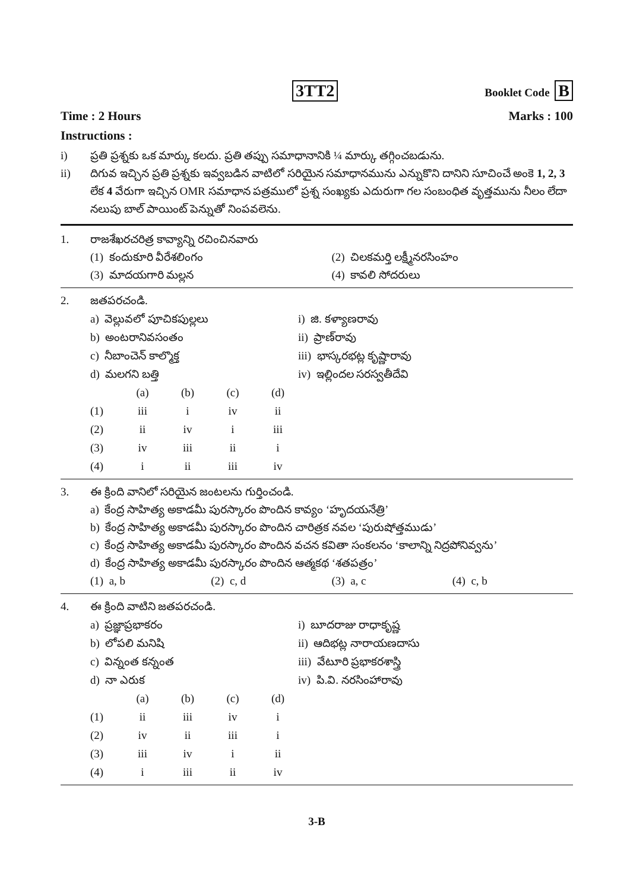3TT2
Booklet Code B
Time : 2 Hours Marks : 100
Instructions :
i) ప్రతి ప్రశ్నకు ఒక మార్కు కలదు. ప్రతి తప్పు సమాధానానికి ¼ మార్కు తగ్గించబడును.
ii) దిగువ ఇచ్చిన ప్రతి ప్రశ్నకు ఇవ్వబడిన వాటిలో సరియైన సమాధానమును ఎన్నుకొని దానిని సూచించే అంకె 1, 2, 3 లేక 4 వేరుగా ఇచ్చిన OMR సమాధాన పత్రములో ప్రశ్న సంఖ్యకు ఎదురుగా గల సంబంధిత వృత్తమును నీలం లేదా నలుపు బాల్ పాయింట్ పెన్నుతో నింపవలెను.
1. రాజశేఖరచరిత్ర కావ్యాన్ని రచించినవారు
(1) కందుకూరి వీరేశలింగం (2) చిలకమర్తి లక్ష్మీనరసింహం
(3) మాదయగారి మల్లన (4) కావలి సోదరులు
2. జతపరచండి.
a) వెల్లువలో పూచికపుల్లలు
i) జి. కళ్యాణరావు
b) అంటరానివసంతం
ii) ప్రాణ్‌రావు
c) నీబాంచెన్ కాల్మొక్త
iii) భాస్కరభట్ల కృష్ణారావు
d) మలగని బత్తి
iv) ఇల్లిందల సరస్వతీదేవి
| | (a) | (b) | (c) | (d) |
| --- | --- | --- | --- | --- |
| (1) | iii | i | iv | ii |
| (2) | ii | iv | i | iii |
| (3) | iv | iii | ii | i |
| (4) | i | ii | iii | iv |
3. ఈ క్రింది వానిలో సరియైన జంటలను గుర్తించండి.
a) కేంద్ర సాహిత్య అకాడమీ పురస్కారం పొందిన కావ్యం ‘హృదయనేత్రి’
b) కేంద్ర సాహిత్య అకాడమీ పురస్కారం పొందిన చారిత్రక నవల ‘పురుషోత్తముడు’
c) కేంద్ర సాహిత్య అకాడమీ పురస్కారం పొందిన వచన కవితా సంకలనం ‘కాలాన్ని నిద్రపోనివ్వను’
d) కేంద్ర సాహిత్య అకాడమీ పురస్కారం పొందిన ఆత్మకథ ‘శతపత్రం’
(1) a, b (2) c, d (3) a, c (4) c, b
4. ఈ క్రింది వాటిని జతపరచండి.
a) ప్రజ్ఞాప్రభాకరం
i) బూదరాజు రాధాకృష్ణ
b) లోపలి మనిషి
ii) ఆదిభట్ల నారాయణదాసు
c) విన్నంత కన్నంత
iii) వేటూరి ప్రభాకరశాస్త్రి
d) నా ఎరుక
iv) పి.వి. నరసింహారావు
| | (a) | (b) | (c) | (d) |
| --- | --- | --- | --- | --- |
| (1) | ii | iii | iv | i |
| (2) | iv | ii | iii | i |
| (3) | iii | iv | i | ii |
| (4) | i | iii | ii | iv |
3-B